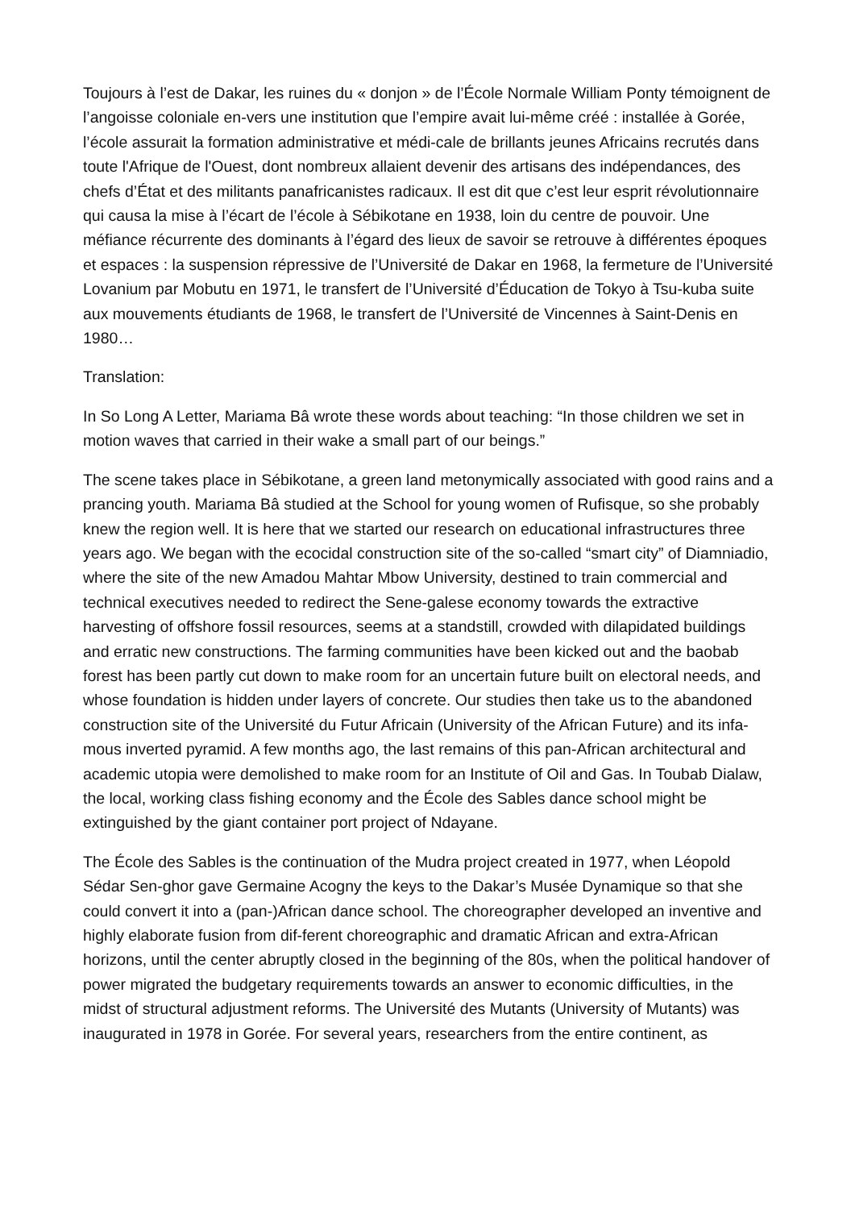Toujours à l’est de Dakar, les ruines du « donjon » de l’École Normale William Ponty témoignent de l’angoisse coloniale en-vers une institution que l’empire avait lui-même créé : installée à Gorée, l’école assurait la formation administrative et médi-cale de brillants jeunes Africains recrutés dans toute l'Afrique de l'Ouest, dont nombreux allaient devenir des artisans des indépendances, des chefs d’État et des militants panafricanistes radicaux. Il est dit que c’est leur esprit révolutionnaire qui causa la mise à l’écart de l’école à Sébikotane en 1938, loin du centre de pouvoir. Une méfiance récurrente des dominants à l’égard des lieux de savoir se retrouve à différentes époques et espaces : la suspension répressive de l’Université de Dakar en 1968, la fermeture de l’Université Lovanium par Mobutu en 1971, le transfert de l’Université d’Éducation de Tokyo à Tsu-kuba suite aux mouvements étudiants de 1968, le transfert de l’Université de Vincennes à Saint-Denis en 1980…
Translation:
In So Long A Letter, Mariama Bâ wrote these words about teaching: “In those children we set in motion waves that carried in their wake a small part of our beings.”
The scene takes place in Sébikotane, a green land metonymically associated with good rains and a prancing youth. Mariama Bâ studied at the School for young women of Rufisque, so she probably knew the region well. It is here that we started our research on educational infrastructures three years ago. We began with the ecocidal construction site of the so-called “smart city” of Diamniadio, where the site of the new Amadou Mahtar Mbow University, destined to train commercial and technical executives needed to redirect the Sene-galese economy towards the extractive harvesting of offshore fossil resources, seems at a standstill, crowded with dilapidated buildings and erratic new constructions. The farming communities have been kicked out and the baobab forest has been partly cut down to make room for an uncertain future built on electoral needs, and whose foundation is hidden under layers of concrete. Our studies then take us to the abandoned construction site of the Université du Futur Africain (University of the African Future) and its infa-mous inverted pyramid. A few months ago, the last remains of this pan-African architectural and academic utopia were demolished to make room for an Institute of Oil and Gas. In Toubab Dialaw, the local, working class fishing economy and the École des Sables dance school might be extinguished by the giant container port project of Ndayane.
The École des Sables is the continuation of the Mudra project created in 1977, when Léopold Sédar Sen-ghor gave Germaine Acogny the keys to the Dakar’s Musée Dynamique so that she could convert it into a (pan-)African dance school. The choreographer developed an inventive and highly elaborate fusion from dif-ferent choreographic and dramatic African and extra-African horizons, until the center abruptly closed in the beginning of the 80s, when the political handover of power migrated the budgetary requirements towards an answer to economic difficulties, in the midst of structural adjustment reforms. The Université des Mutants (University of Mutants) was inaugurated in 1978 in Gorée. For several years, researchers from the entire continent, as